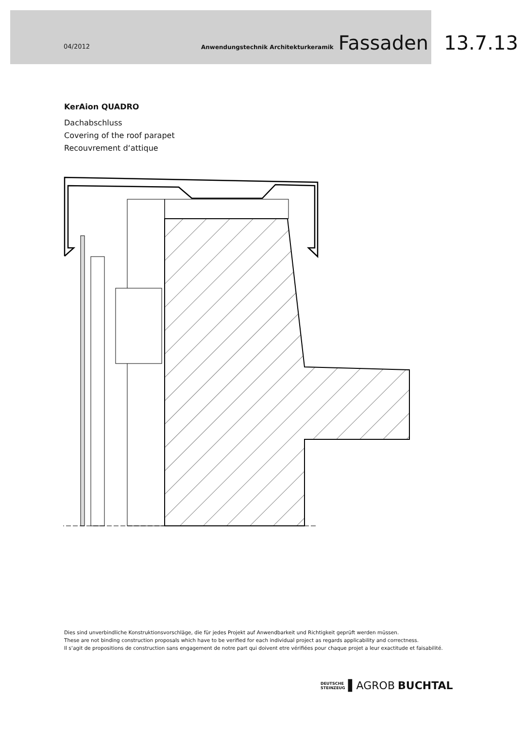04/2012 Anwendungstechnik Architekturkeramik Fassaden 13.7.13
KerAion QUADRO
Dachabschluss
Covering of the roof parapet
Recouvrement d‘attique
Dies sind unverbindliche Konstruktionsvorschläge, die für jedes Projekt auf Anwendbarkeit und Richtigkeit geprüft werden müssen.
These are not binding construction proposals which have to be verified for each individual project as regards applicability and correctness.
Il s‘agit de propositions de construction sans engagement de notre part qui doivent etre vérifiées pour chaque projet a leur exactitude et faisabilité.
DEUTSCHE
STEINZEUG ▌AGROB BUCHTAL